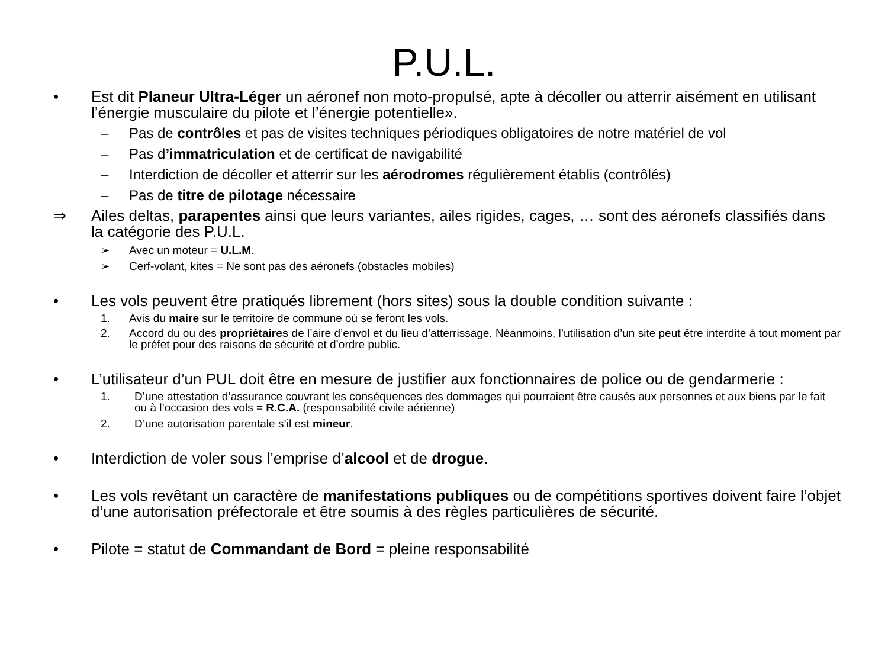P.U.L.
• Est dit Planeur Ultra-Léger un aéronef non moto-propulsé, apte à décoller ou atterrir aisément en utilisant l’énergie musculaire du pilote et l’énergie potentielle».
– Pas de contrôles et pas de visites techniques périodiques obligatoires de notre matériel de vol
– Pas d’immatriculation et de certificat de navigabilité
– Interdiction de décoller et atterrir sur les aérodromes régulièrement établis (contrôlés)
– Pas de titre de pilotage nécessaire
⇒ Ailes deltas, parapentes ainsi que leurs variantes, ailes rigides, cages, … sont des aéronefs classifiés dans la catégorie des P.U.L.
➢ Avec un moteur = U.L.M.
➢ Cerf-volant, kites = Ne sont pas des aéronefs (obstacles mobiles)
• Les vols peuvent être pratiqués librement (hors sites) sous la double condition suivante :
1. Avis du maire sur le territoire de commune où se feront les vols.
2. Accord du ou des propriétaires de l’aire d’envol et du lieu d’atterrissage. Néanmoins, l’utilisation d’un site peut être interdite à tout moment par le préfet pour des raisons de sécurité et d’ordre public.
• L’utilisateur d’un PUL doit être en mesure de justifier aux fonctionnaires de police ou de gendarmerie :
1. D’une attestation d’assurance couvrant les conséquences des dommages qui pourraient être causés aux personnes et aux biens par le fait ou à l’occasion des vols = R.C.A. (responsabilité civile aérienne)
2. D’une autorisation parentale s’il est mineur.
• Interdiction de voler sous l’emprise d’alcool et de drogue.
• Les vols revêtant un caractère de manifestations publiques ou de compétitions sportives doivent faire l’objet d’une autorisation préfectorale et être soumis à des règles particulières de sécurité.
• Pilote = statut de Commandant de Bord = pleine responsabilité